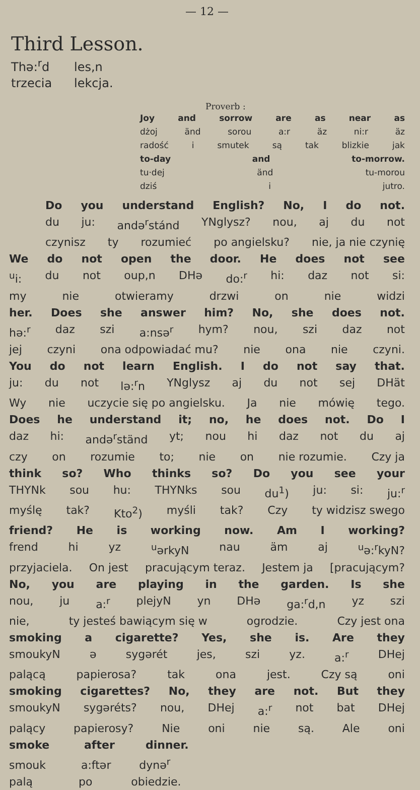— 12 —
Third Lesson.
Thə:<sup>r</sup>d les,n
trzecia lekcja.
Proverb :
Joy and sorrow are as near as
dżoj änd sorou a:r äz ni:r äz
radość i smutek są tak blizkie jak
to-day and to-morrow.
tu·dej änd tu-morou
dziś i jutro.
Do you understand English? No, I do not.
du ju: andə<sup>r</sup>stánd YNglysz? nou, aj du not
czynisz ty rozumieć po angielsku? nie, ja nie czynię
We do not open the door. He does not see
<sup>u</sup> i: du not oup,n DHə do:<sup>r</sup> hi: daz not si:
my nie otwieramy drzwi on nie widzi
her. Does she answer him? No, she does not.
hə:<sup>r</sup> daz szi a:nsə<sup>r</sup> hym? nou, szi daz not
jej czyni ona odpowiadać mu? nie ona nie czyni.
You do not learn English. I do not say that.
ju: du not lə:<sup>r</sup>n YNglysz aj du not sej DHät
Wy nie uczycie się po angielsku. Ja nie mówię tego.
Does he understand it; no, he does not. Do I
daz hi: andə<sup>r</sup>ständ yt; nou hi daz not du aj
czy on rozumie to; nie on nie rozumie. Czy ja
think so? Who thinks so? Do you see your
THYNk sou hu: THYNks sou du<sup>1</sup>) ju: si: ju:<sup>r</sup>
myślę tak? Kto<sup>2</sup>) myśli tak? Czy ty widzisz swego
friend? He is working now. Am I working?
frend hi yz <sup>u</sup>ərkyN nau äm aj <sup>u</sup>ə:<sup>r</sup>kyN?
przyjaciela. On jest pracującym teraz. Jestem ja [pracującym?
No, you are playing in the garden. Is she
nou, ju a:<sup>r</sup> plejyN yn DHə ga:<sup>r</sup>d,n yz szi
nie, ty jesteś bawiącym się w ogrodzie. Czy jest ona
smoking a cigarette? Yes, she is. Are they
smoukyN ə sygərét jes, szi yz. a:<sup>r</sup> DHej
palącą papierosa? tak ona jest. Czy są oni
smoking cigarettes? No, they are not. But they
smoukyN sygəréts? nou, DHej a:<sup>r</sup> not bat DHej
palący papierosy? Nie oni nie są. Ale oni
smoke after dinner.
smouk a:ftər dynə<sup>r</sup>
palą po obiedzie.